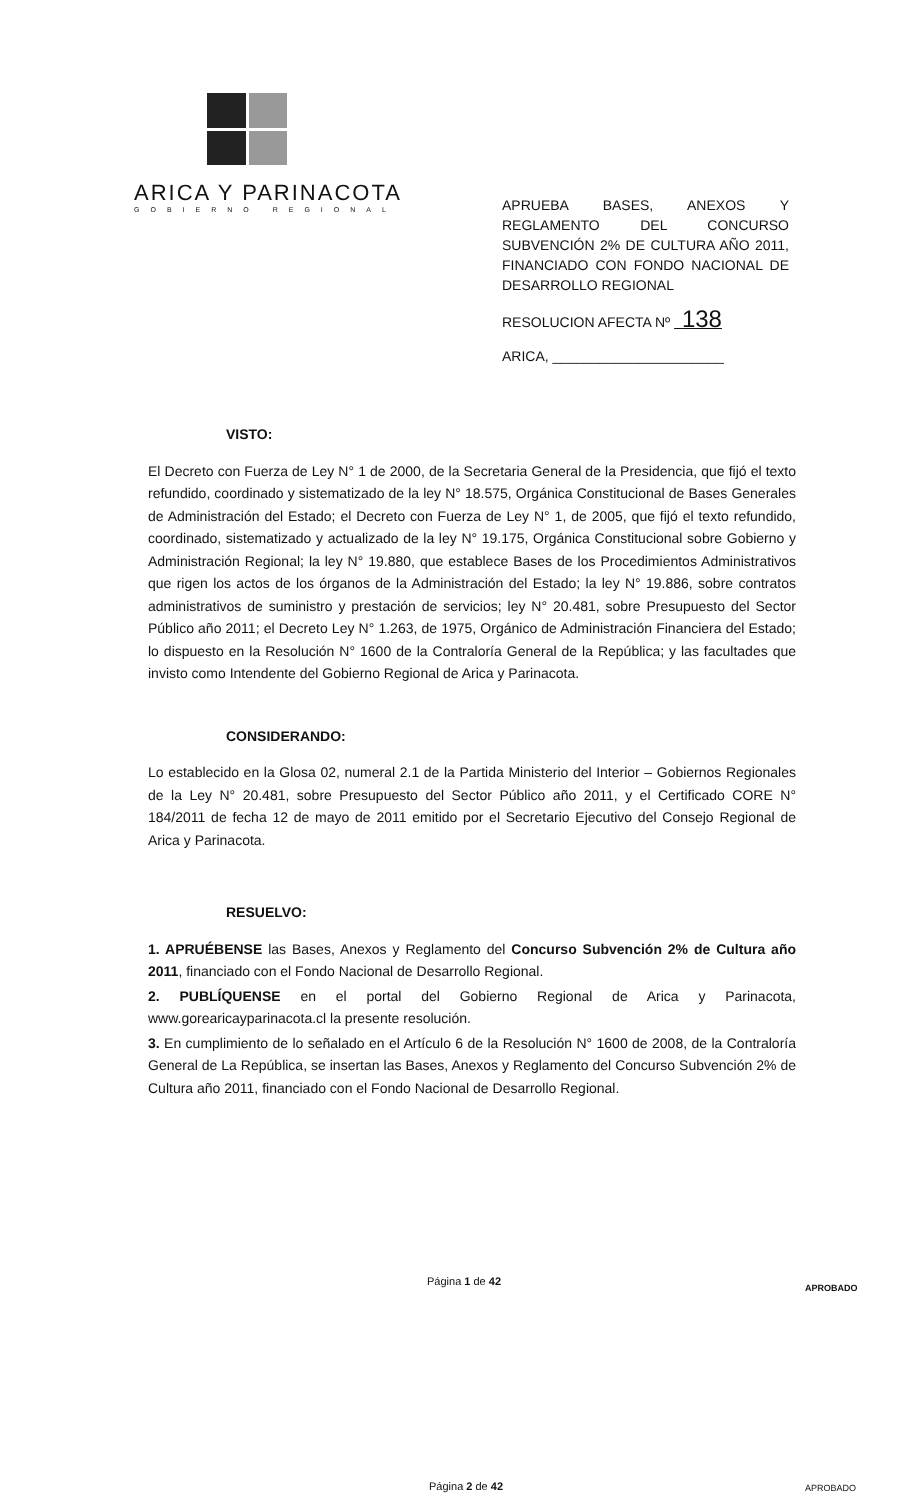ARICA Y PARINACOTA
GOBIERNO REGIONAL
APRUEBA BASES, ANEXOS Y REGLAMENTO DEL CONCURSO SUBVENCIÓN 2% DE CULTURA AÑO 2011, FINANCIADO CON FONDO NACIONAL DE DESARROLLO REGIONAL
RESOLUCION AFECTA Nº 138
ARICA, ______________________
VISTO:
El Decreto con Fuerza de Ley N° 1 de 2000, de la Secretaria General de la Presidencia, que fijó el texto refundido, coordinado y sistematizado de la ley N° 18.575, Orgánica Constitucional de Bases Generales de Administración del Estado; el Decreto con Fuerza de Ley N° 1, de 2005, que fijó el texto refundido, coordinado, sistematizado y actualizado de la ley N° 19.175, Orgánica Constitucional sobre Gobierno y Administración Regional; la ley N° 19.880, que establece Bases de los Procedimientos Administrativos que rigen los actos de los órganos de la Administración del Estado; la ley N° 19.886, sobre contratos administrativos de suministro y prestación de servicios; ley N° 20.481, sobre Presupuesto del Sector Público año 2011; el Decreto Ley N° 1.263, de 1975, Orgánico de Administración Financiera del Estado; lo dispuesto en la Resolución N° 1600 de la Contraloría General de la República; y las facultades que invisto como Intendente del Gobierno Regional de Arica y Parinacota.
CONSIDERANDO:
Lo establecido en la Glosa 02, numeral 2.1 de la Partida Ministerio del Interior – Gobiernos Regionales de la Ley N° 20.481, sobre Presupuesto del Sector Público año 2011, y el Certificado CORE N° 184/2011 de fecha 12 de mayo de 2011 emitido por el Secretario Ejecutivo del Consejo Regional de Arica y Parinacota.
RESUELVO:
1. APRUÉBENSE las Bases, Anexos y Reglamento del Concurso Subvención 2% de Cultura año 2011, financiado con el Fondo Nacional de Desarrollo Regional.
2. PUBLÍQUENSE en el portal del Gobierno Regional de Arica y Parinacota, www.gorearicayparinacota.cl la presente resolución.
3. En cumplimiento de lo señalado en el Artículo 6 de la Resolución N° 1600 de 2008, de la Contraloría General de La República, se insertan las Bases, Anexos y Reglamento del Concurso Subvención 2% de Cultura año 2011, financiado con el Fondo Nacional de Desarrollo Regional.
Página 1 de 42
APROBADO
Página 2 de 42 APROBADO